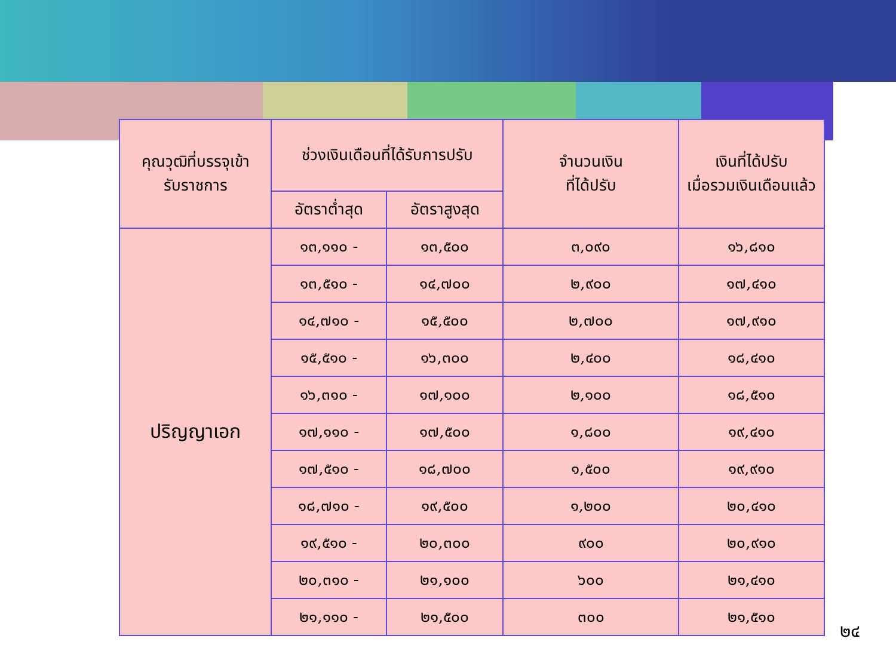| คุณวุฒิที่บรรจุเข้า รับราชการ | ช่วงเงินเดือนที่ได้รับการปรับ | | จำนวนเงิน ที่ได้ปรับ | เงินที่ได้ปรับ เมื่อรวมเงินเดือนแล้ว |
| --- | --- | --- | --- | --- |
| | อัตราต่ำสุด | อัตราสูงสุด | | |
| ปริญญาเอก | ๑๓,๑๑๐ - | ๑๓,๕๐๐ | ๓,๐๙๐ | ๑๖,๘๑๐ |
| | ๑๓,๕๑๐ - | ๑๔,๗๐๐ | ๒,๙๐๐ | ๑๗,๔๑๐ |
| | ๑๔,๗๑๐ - | ๑๕,๕๐๐ | ๒,๗๐๐ | ๑๗,๙๑๐ |
| | ๑๕,๕๑๐ - | ๑๖,๓๐๐ | ๒,๔๐๐ | ๑๘,๔๑๐ |
| | ๑๖,๓๑๐ - | ๑๗,๑๐๐ | ๒,๑๐๐ | ๑๘,๕๑๐ |
| | ๑๗,๑๑๐ - | ๑๗,๕๐๐ | ๑,๘๐๐ | ๑๙,๔๑๐ |
| | ๑๗,๕๑๐ - | ๑๘,๗๐๐ | ๑,๕๐๐ | ๑๙,๙๑๐ |
| | ๑๘,๗๑๐ - | ๑๙,๕๐๐ | ๑,๒๐๐ | ๒๐,๔๑๐ |
| | ๑๙,๕๑๐ - | ๒๐,๓๐๐ | ๙๐๐ | ๒๐,๙๑๐ |
| | ๒๐,๓๑๐ - | ๒๑,๑๐๐ | ๖๐๐ | ๒๑,๔๑๐ |
| | ๒๑,๑๑๐ - | ๒๑,๕๐๐ | ๓๐๐ | ๒๑,๕๑๐ |
๒๔